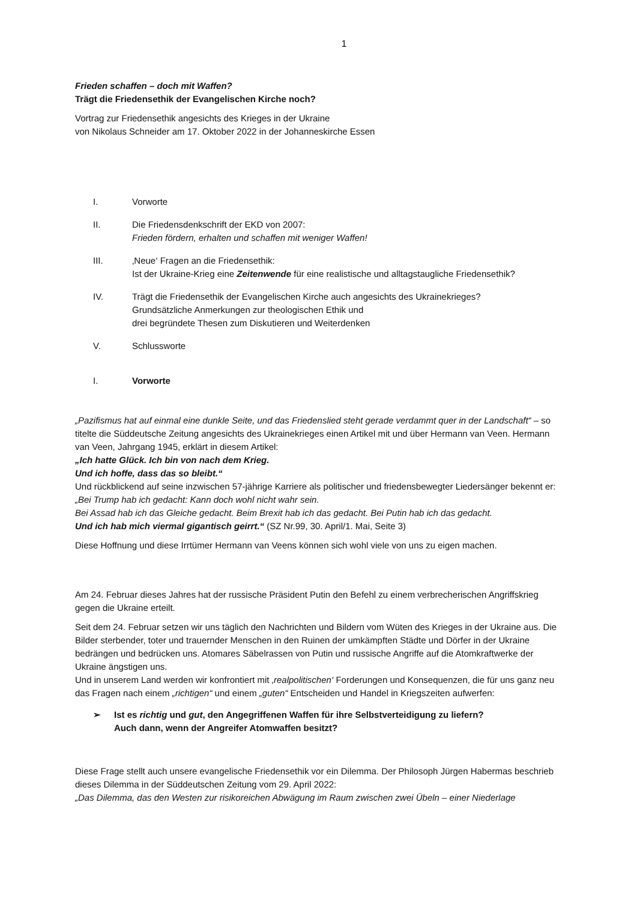1
Frieden schaffen – doch mit Waffen?
Trägt die Friedensethik der Evangelischen Kirche noch?
Vortrag zur Friedensethik angesichts des Krieges in der Ukraine
von Nikolaus Schneider am 17. Oktober 2022 in der Johanneskirche Essen
I. Vorworte
II. Die Friedensdenkschrift der EKD von 2007:
Frieden fördern, erhalten und schaffen mit weniger Waffen!
III. ‚Neue‘ Fragen an die Friedensethik:
Ist der Ukraine-Krieg eine Zeitenwende für eine realistische und alltagstaugliche Friedensethik?
IV. Trägt die Friedensethik der Evangelischen Kirche auch angesichts des Ukrainekrieges?
Grundsätzliche Anmerkungen zur theologischen Ethik und
drei begründete Thesen zum Diskutieren und Weiterdenken
V. Schlussworte
I. Vorworte
„Pazifismus hat auf einmal eine dunkle Seite, und das Friedenslied steht gerade verdammt quer in der Landschaft“ – so titelte die Süddeutsche Zeitung angesichts des Ukrainekrieges einen Artikel mit und über Hermann van Veen. Hermann van Veen, Jahrgang 1945, erklärt in diesem Artikel:
„Ich hatte Glück. Ich bin von nach dem Krieg.
Und ich hoffe, dass das so bleibt.“
Und rückblickend auf seine inzwischen 57-jährige Karriere als politischer und friedensbewegter Liedersänger bekennt er:
„Bei Trump hab ich gedacht: Kann doch wohl nicht wahr sein.
Bei Assad hab ich das Gleiche gedacht. Beim Brexit hab ich das gedacht. Bei Putin hab ich das gedacht.
Und ich hab mich viermal gigantisch geirrt.“ (SZ Nr.99, 30. April/1. Mai, Seite 3)
Diese Hoffnung und diese Irrtümer Hermann van Veens können sich wohl viele von uns zu eigen machen.
Am 24. Februar dieses Jahres hat der russische Präsident Putin den Befehl zu einem verbrecherischen Angriffskrieg gegen die Ukraine erteilt.
Seit dem 24. Februar setzen wir uns täglich den Nachrichten und Bildern vom Wüten des Krieges in der Ukraine aus. Die Bilder sterbender, toter und trauernder Menschen in den Ruinen der umkämpften Städte und Dörfer in der Ukraine bedrängen und bedrücken uns. Atomares Säbelrassen von Putin und russische Angriffe auf die Atomkraftwerke der Ukraine ängstigen uns.
Und in unserem Land werden wir konfrontiert mit ‚realpolitischen‘ Forderungen und Konsequenzen, die für uns ganz neu das Fragen nach einem „richtigen“ und einem „guten“ Entscheiden und Handel in Kriegszeiten aufwerfen:
➢ Ist es richtig und gut, den Angegriffenen Waffen für ihre Selbstverteidigung zu liefern?
Auch dann, wenn der Angreifer Atomwaffen besitzt?
Diese Frage stellt auch unsere evangelische Friedensethik vor ein Dilemma. Der Philosoph Jürgen Habermas beschrieb dieses Dilemma in der Süddeutschen Zeitung vom 29. April 2022:
„Das Dilemma, das den Westen zur risikoreichen Abwägung im Raum zwischen zwei Übeln – einer Niederlage